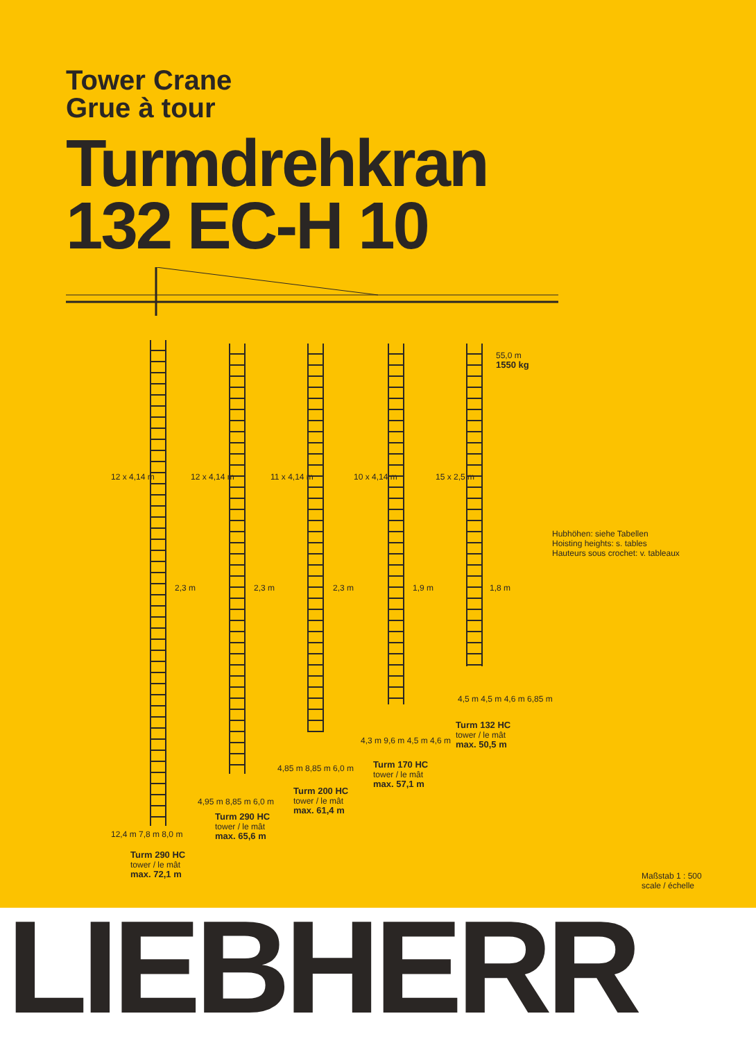Tower Crane
Grue à tour
Turmdrehkran
132 EC-H 10
55,0 m
1550 kg
Hubhöhen: siehe Tabellen
Hoisting heights: s. tables
Hauteurs sous crochet: v. tableaux
2,3 m 2,3 m 2,3 m 1,9 m 1,8 m
12 x 4,14 m 12 x 4,14 m 11 x 4,14 m 10 x 4,14 m 15 x 2,5 m
4,5 m 4,5 m 4,6 m 6,85 m
Turm 132 HC
tower / le mât
max. 50,5 m
4,3 m 9,6 m 4,5 m 4,6 m
Turm 170 HC
tower / le mât
max. 57,1 m
4,85 m 8,85 m 6,0 m
Turm 200 HC
tower / le mât
max. 61,4 m
4,95 m 8,85 m 6,0 m
Turm 290 HC
tower / le mât
max. 65,6 m
12,4 m 7,8 m 8,0 m
Turm 290 HC
tower / le mât
max. 72,1 m
Maßstab 1 : 500
scale / échelle
LIEBHERR